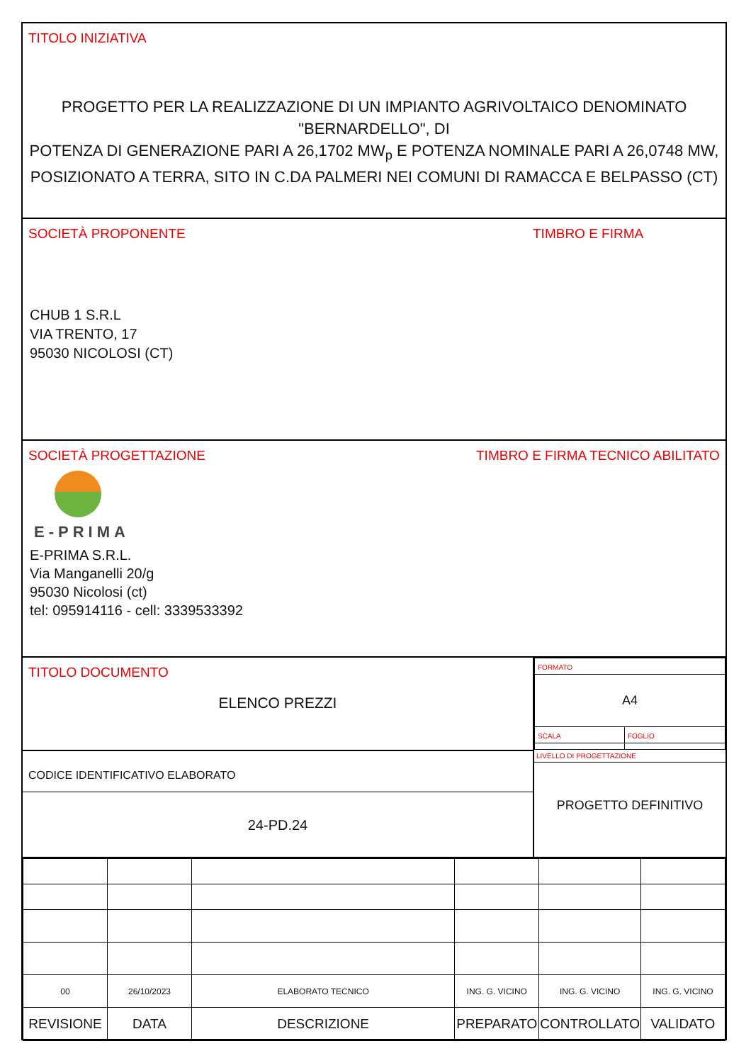TITOLO INIZIATIVA
PROGETTO PER LA REALIZZAZIONE DI UN IMPIANTO AGRIVOLTAICO DENOMINATO "BERNARDELLO", DI
POTENZA DI GENERAZIONE PARI A 26,1702 MW<sub>p</sub> E POTENZA NOMINALE PARI A 26,0748 MW,
POSIZIONATO A TERRA, SITO IN C.DA PALMERI NEI COMUNI DI RAMACCA E BELPASSO (CT)
SOCIETÀ PROPONENTE
CHUB 1 S.R.L
VIA TRENTO, 17
95030 NICOLOSI (CT)
TIMBRO E FIRMA
SOCIETÀ PROGETTAZIONE
E-PRIMA
E-PRIMA S.R.L.
Via Manganelli 20/g
95030 Nicolosi (ct)
tel: 095914116 - cell: 3339533392
TIMBRO E FIRMA TECNICO ABILITATO
TITOLO DOCUMENTO
ELENCO PREZZI
CODICE IDENTIFICATIVO ELABORATO
24-PD.24
| FORMATO | |
| A4 | |
| SCALA | FOGLIO |
LIVELLO DI PROGETTAZIONE
PROGETTO DEFINITIVO
| 00 | 26/10/2023 | ELABORATO TECNICO | ING. G. VICINO | ING. G. VICINO | ING. G. VICINO |
| REVISIONE | DATA | DESCRIZIONE | PREPARATO | CONTROLLATO | VALIDATO |